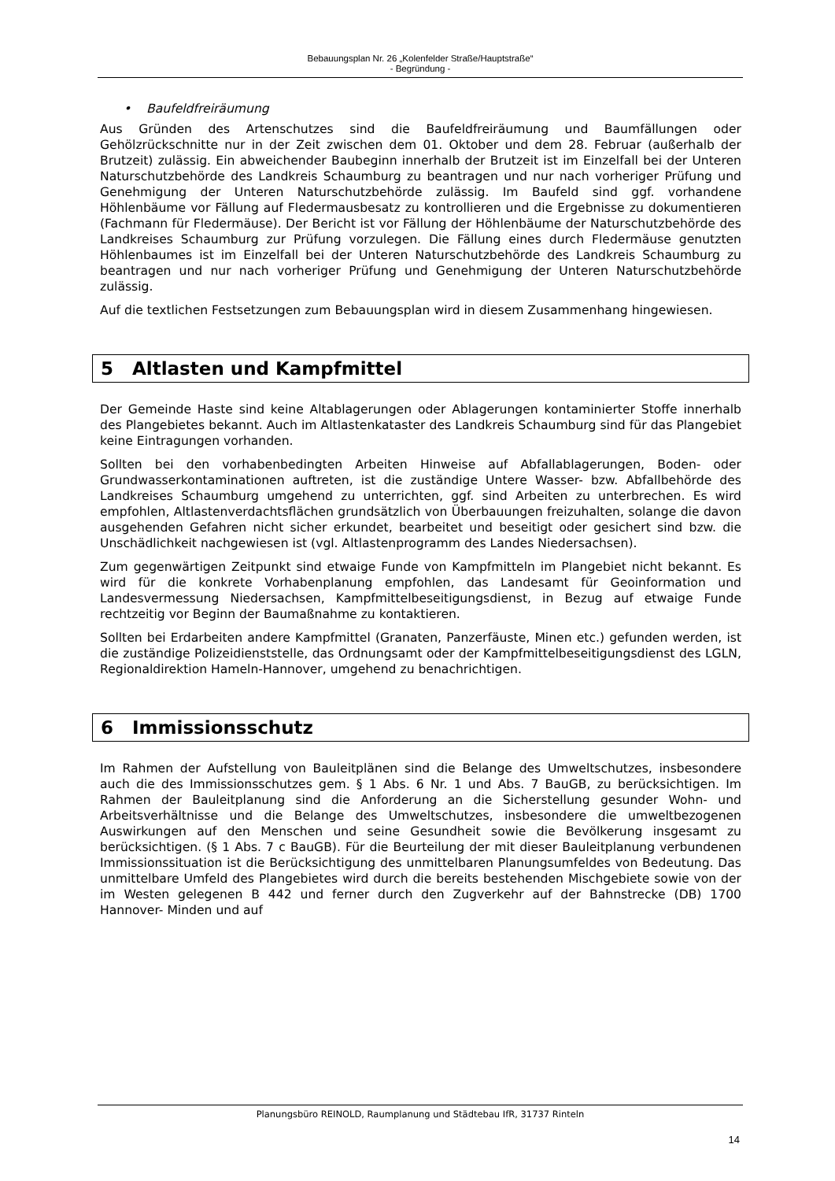Bebauungsplan Nr. 26 „Kolenfelder Straße/Hauptstraße“
- Begründung -
• Baufeldfreiräumung
Aus Gründen des Artenschutzes sind die Baufeldfreiräumung und Baumfällungen oder Gehölzrückschnitte nur in der Zeit zwischen dem 01. Oktober und dem 28. Februar (außerhalb der Brutzeit) zulässig. Ein abweichender Baubeginn innerhalb der Brutzeit ist im Einzelfall bei der Unteren Naturschutzbehörde des Landkreis Schaumburg zu beantragen und nur nach vorheriger Prüfung und Genehmigung der Unteren Naturschutzbehörde zulässig. Im Baufeld sind ggf. vorhandene Höhlenbäume vor Fällung auf Fledermausbesatz zu kontrollieren und die Ergebnisse zu dokumentieren (Fachmann für Fledermäuse). Der Bericht ist vor Fällung der Höhlenbäume der Naturschutzbehörde des Landkreises Schaumburg zur Prüfung vorzulegen. Die Fällung eines durch Fledermäuse genutzten Höhlenbaumes ist im Einzelfall bei der Unteren Naturschutzbehörde des Landkreis Schaumburg zu beantragen und nur nach vorheriger Prüfung und Genehmigung der Unteren Naturschutzbehörde zulässig.
Auf die textlichen Festsetzungen zum Bebauungsplan wird in diesem Zusammenhang hingewiesen.
5 Altlasten und Kampfmittel
Der Gemeinde Haste sind keine Altablagerungen oder Ablagerungen kontaminierter Stoffe innerhalb des Plangebietes bekannt. Auch im Altlastenkataster des Landkreis Schaumburg sind für das Plangebiet keine Eintragungen vorhanden.
Sollten bei den vorhabenbedingten Arbeiten Hinweise auf Abfallablagerungen, Boden- oder Grundwasserkontaminationen auftreten, ist die zuständige Untere Wasser- bzw. Abfallbehörde des Landkreises Schaumburg umgehend zu unterrichten, ggf. sind Arbeiten zu unterbrechen. Es wird empfohlen, Altlastenverdachtsflächen grundsätzlich von Überbauungen freizuhalten, solange die davon ausgehenden Gefahren nicht sicher erkundet, bearbeitet und beseitigt oder gesichert sind bzw. die Unschädlichkeit nachgewiesen ist (vgl. Altlastenprogramm des Landes Niedersachsen).
Zum gegenwärtigen Zeitpunkt sind etwaige Funde von Kampfmitteln im Plangebiet nicht bekannt. Es wird für die konkrete Vorhabenplanung empfohlen, das Landesamt für Geoinformation und Landesvermessung Niedersachsen, Kampfmittelbeseitigungsdienst, in Bezug auf etwaige Funde rechtzeitig vor Beginn der Baumaßnahme zu kontaktieren.
Sollten bei Erdarbeiten andere Kampfmittel (Granaten, Panzerfäuste, Minen etc.) gefunden werden, ist die zuständige Polizeidienststelle, das Ordnungsamt oder der Kampfmittelbeseitigungsdienst des LGLN, Regionaldirektion Hameln-Hannover, umgehend zu benachrichtigen.
6 Immissionsschutz
Im Rahmen der Aufstellung von Bauleitplänen sind die Belange des Umweltschutzes, insbesondere auch die des Immissionsschutzes gem. § 1 Abs. 6 Nr. 1 und Abs. 7 BauGB, zu berücksichtigen. Im Rahmen der Bauleitplanung sind die Anforderung an die Sicherstellung gesunder Wohn- und Arbeitsverhältnisse und die Belange des Umweltschutzes, insbesondere die umweltbezogenen Auswirkungen auf den Menschen und seine Gesundheit sowie die Bevölkerung insgesamt zu berücksichtigen. (§ 1 Abs. 7 c BauGB). Für die Beurteilung der mit dieser Bauleitplanung verbundenen Immissionssituation ist die Berücksichtigung des unmittelbaren Planungsumfeldes von Bedeutung. Das unmittelbare Umfeld des Plangebietes wird durch die bereits bestehenden Mischgebiete sowie von der im Westen gelegenen B 442 und ferner durch den Zugverkehr auf der Bahnstrecke (DB) 1700 Hannover- Minden und auf
Planungsbüro REINOLD, Raumplanung und Städtebau IfR, 31737 Rinteln
14